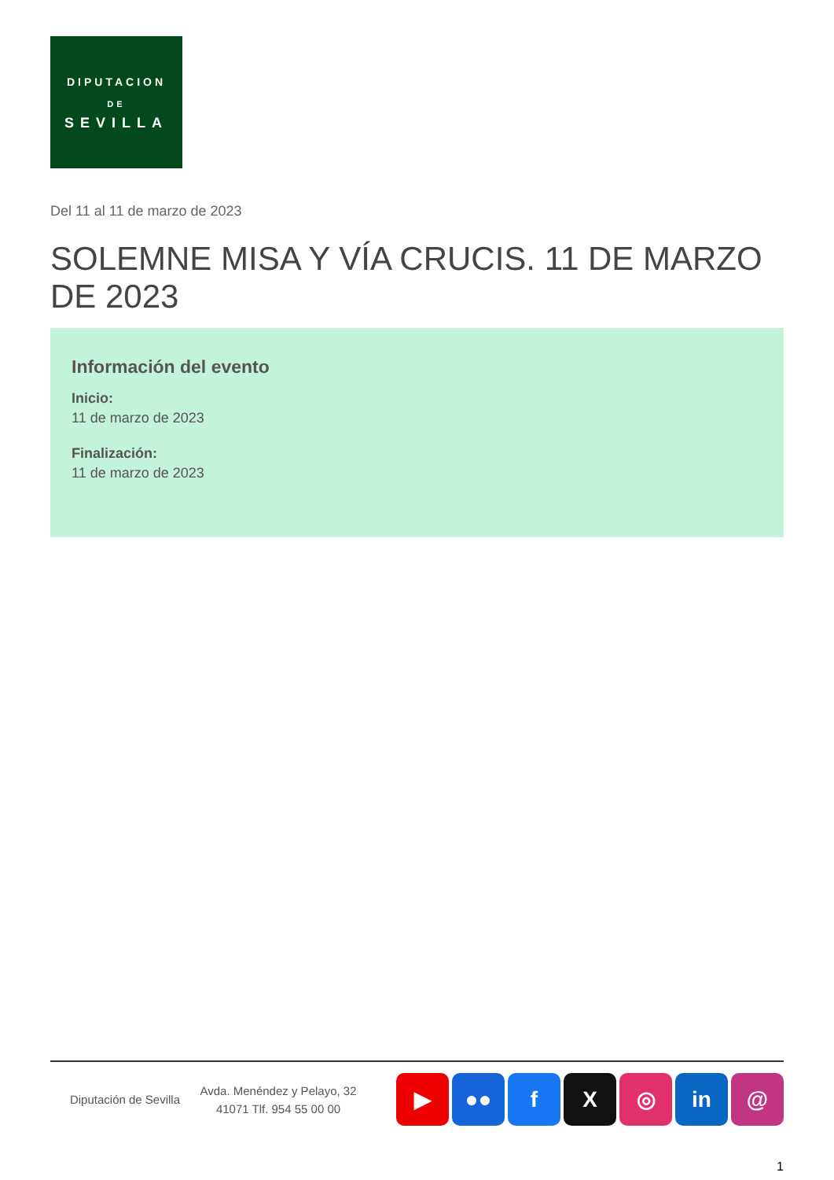DIPUTACION
DE
SEVILLA
Del 11 al 11 de marzo de 2023
SOLEMNE MISA Y VÍA CRUCIS. 11 DE MARZO DE 2023
Información del evento
Inicio:
11 de marzo de 2023
Finalización:
11 de marzo de 2023
Diputación de Sevilla
Avda. Menéndez y Pelayo, 32 41071 Tlf. 954 55 00 00
▶ ●● f X ◎ in @
1